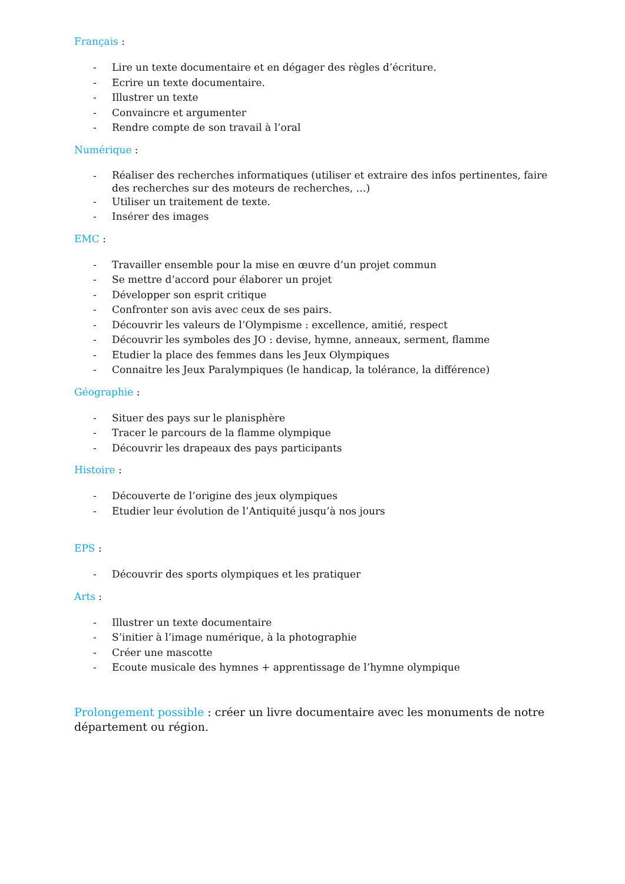Français :
- Lire un texte documentaire et en dégager des règles d’écriture.
- Ecrire un texte documentaire.
- Illustrer un texte
- Convaincre et argumenter
- Rendre compte de son travail à l’oral
Numérique :
- Réaliser des recherches informatiques (utiliser et extraire des infos pertinentes, faire des recherches sur des moteurs de recherches, …)
- Utiliser un traitement de texte.
- Insérer des images
EMC :
- Travailler ensemble pour la mise en œuvre d’un projet commun
- Se mettre d’accord pour élaborer un projet
- Développer son esprit critique
- Confronter son avis avec ceux de ses pairs.
- Découvrir les valeurs de l’Olympisme : excellence, amitié, respect
- Découvrir les symboles des JO : devise, hymne, anneaux, serment, flamme
- Etudier la place des femmes dans les Jeux Olympiques
- Connaitre les Jeux Paralympiques (le handicap, la tolérance, la différence)
Géographie :
- Situer des pays sur le planisphère
- Tracer le parcours de la flamme olympique
- Découvrir les drapeaux des pays participants
Histoire :
- Découverte de l’origine des jeux olympiques
- Etudier leur évolution de l’Antiquité jusqu’à nos jours
EPS :
- Découvrir des sports olympiques et les pratiquer
Arts :
- Illustrer un texte documentaire
- S’initier à l’image numérique, à la photographie
- Créer une mascotte
- Ecoute musicale des hymnes + apprentissage de l’hymne olympique
Prolongement possible : créer un livre documentaire avec les monuments de notre département ou région.